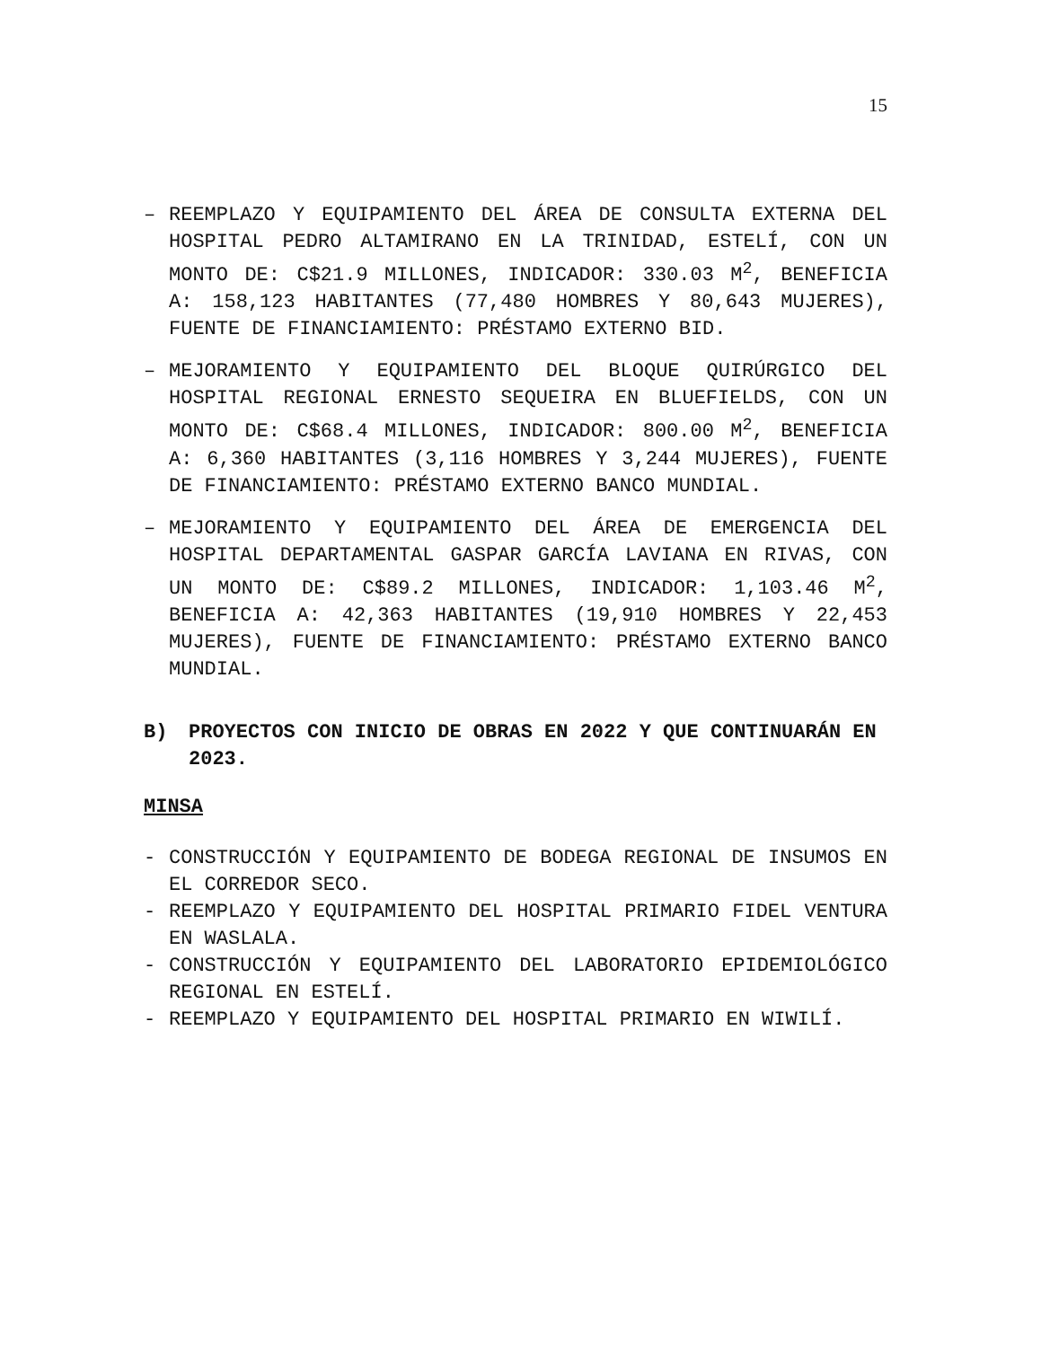15
– REEMPLAZO Y EQUIPAMIENTO DEL ÁREA DE CONSULTA EXTERNA DEL HOSPITAL PEDRO ALTAMIRANO EN LA TRINIDAD, ESTELÍ, CON UN MONTO DE: C$21.9 MILLONES, INDICADOR: 330.03 M<sup>2</sup>, BENEFICIA A: 158,123 HABITANTES (77,480 HOMBRES Y 80,643 MUJERES), FUENTE DE FINANCIAMIENTO: PRÉSTAMO EXTERNO BID.
– MEJORAMIENTO Y EQUIPAMIENTO DEL BLOQUE QUIRÚRGICO DEL HOSPITAL REGIONAL ERNESTO SEQUEIRA EN BLUEFIELDS, CON UN MONTO DE: C$68.4 MILLONES, INDICADOR: 800.00 M<sup>2</sup>, BENEFICIA A: 6,360 HABITANTES (3,116 HOMBRES Y 3,244 MUJERES), FUENTE DE FINANCIAMIENTO: PRÉSTAMO EXTERNO BANCO MUNDIAL.
– MEJORAMIENTO Y EQUIPAMIENTO DEL ÁREA DE EMERGENCIA DEL HOSPITAL DEPARTAMENTAL GASPAR GARCÍA LAVIANA EN RIVAS, CON UN MONTO DE: C$89.2 MILLONES, INDICADOR: 1,103.46 M<sup>2</sup>, BENEFICIA A: 42,363 HABITANTES (19,910 HOMBRES Y 22,453 MUJERES), FUENTE DE FINANCIAMIENTO: PRÉSTAMO EXTERNO BANCO MUNDIAL.
B) PROYECTOS CON INICIO DE OBRAS EN 2022 Y QUE CONTINUARÁN EN 2023.
MINSA
- CONSTRUCCIÓN Y EQUIPAMIENTO DE BODEGA REGIONAL DE INSUMOS EN EL CORREDOR SECO.
- REEMPLAZO Y EQUIPAMIENTO DEL HOSPITAL PRIMARIO FIDEL VENTURA EN WASLALA.
- CONSTRUCCIÓN Y EQUIPAMIENTO DEL LABORATORIO EPIDEMIOLÓGICO REGIONAL EN ESTELÍ.
- REEMPLAZO Y EQUIPAMIENTO DEL HOSPITAL PRIMARIO EN WIWILÍ.